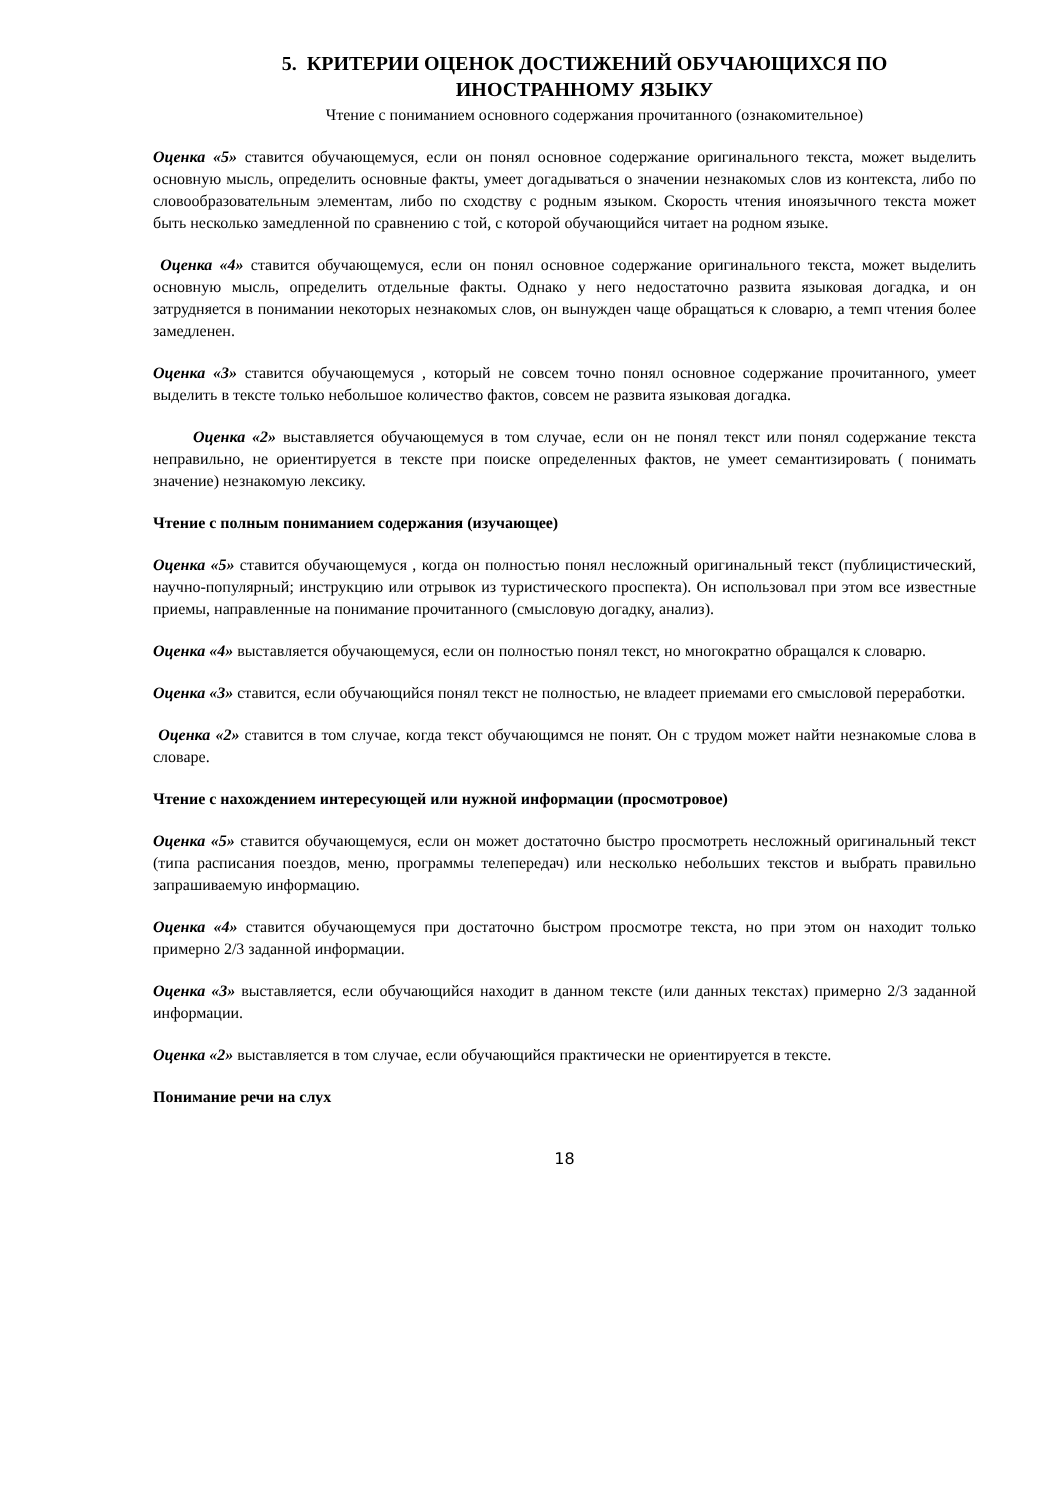5. КРИТЕРИИ ОЦЕНОК ДОСТИЖЕНИЙ ОБУЧАЮЩИХСЯ ПО ИНОСТРАННОМУ ЯЗЫКУ
Чтение с пониманием основного содержания прочитанного (ознакомительное)
Оценка «5» ставится обучающемуся, если он понял основное содержание оригинального текста, может выделить основную мысль, определить основные факты, умеет догадываться о значении незнакомых слов из контекста, либо по словообразовательным элементам, либо по сходству с родным языком. Скорость чтения иноязычного текста может быть несколько замедленной по сравнению с той, с которой обучающийся читает на родном языке.
Оценка «4» ставится обучающемуся, если он понял основное содержание оригинального текста, может выделить основную мысль, определить отдельные факты. Однако у него недостаточно развита языковая догадка, и он затрудняется в понимании некоторых незнакомых слов, он вынужден чаще обращаться к словарю, а темп чтения более замедленен.
Оценка «3» ставится обучающемуся , который не совсем точно понял основное содержание прочитанного, умеет выделить в тексте только небольшое количество фактов, совсем не развита языковая догадка.
Оценка «2» выставляется обучающемуся в том случае, если он не понял текст или понял содержание текста неправильно, не ориентируется в тексте при поиске определенных фактов, не умеет семантизировать ( понимать значение) незнакомую лексику.
Чтение с полным пониманием содержания (изучающее)
Оценка «5» ставится обучающемуся , когда он полностью понял несложный оригинальный текст (публицистический, научно-популярный; инструкцию или отрывок из туристического проспекта). Он использовал при этом все известные приемы, направленные на понимание прочитанного (смысловую догадку, анализ).
Оценка «4» выставляется обучающемуся, если он полностью понял текст, но многократно обращался к словарю.
Оценка «3» ставится, если обучающийся понял текст не полностью, не владеет приемами его смысловой переработки.
Оценка «2» ставится в том случае, когда текст обучающимся не понят. Он с трудом может найти незнакомые слова в словаре.
Чтение с нахождением интересующей или нужной информации (просмотровое)
Оценка «5» ставится обучающемуся, если он может достаточно быстро просмотреть несложный оригинальный текст (типа расписания поездов, меню, программы телепередач) или несколько небольших текстов и выбрать правильно запрашиваемую информацию.
Оценка «4» ставится обучающемуся при достаточно быстром просмотре текста, но при этом он находит только примерно 2/3 заданной информации.
Оценка «3» выставляется, если обучающийся находит в данном тексте (или данных текстах) примерно 2/3 заданной информации.
Оценка «2» выставляется в том случае, если обучающийся практически не ориентируется в тексте.
Понимание речи на слух
18